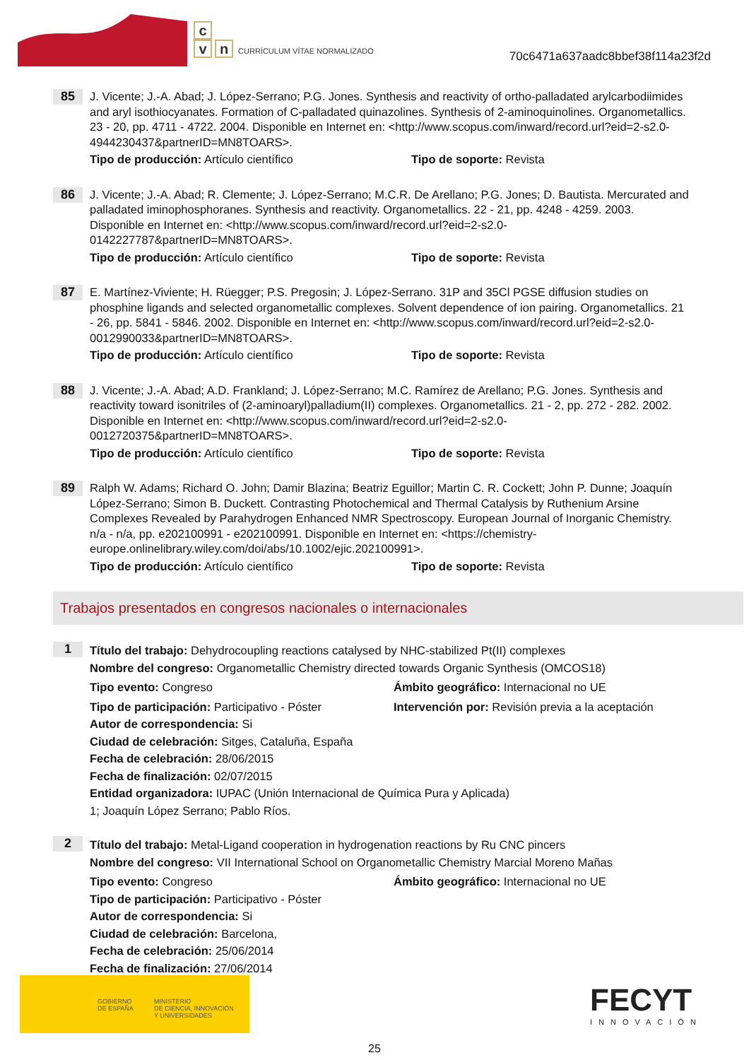c
vn CURRÍCULUM VÍTAE NORMALIZADO
70c6471a637aadc8bbef38f114a23f2d
85
J. Vicente; J.-A. Abad; J. López-Serrano; P.G. Jones. Synthesis and reactivity of ortho-palladated arylcarbodiimides and aryl isothiocyanates. Formation of C-palladated quinazolines. Synthesis of 2-aminoquinolines. Organometallics. 23 - 20, pp. 4711 - 4722. 2004. Disponible en Internet en: <http://www.scopus.com/inward/record.url?eid=2-s2.0-4944230437&partnerID=MN8TOARS>.
Tipo de producción: Artículo científico Tipo de soporte: Revista
86
J. Vicente; J.-A. Abad; R. Clemente; J. López-Serrano; M.C.R. De Arellano; P.G. Jones; D. Bautista. Mercurated and palladated iminophosphoranes. Synthesis and reactivity. Organometallics. 22 - 21, pp. 4248 - 4259. 2003. Disponible en Internet en: <http://www.scopus.com/inward/record.url?eid=2-s2.0-0142227787&partnerID=MN8TOARS>.
Tipo de producción: Artículo científico Tipo de soporte: Revista
87
E. Martínez-Viviente; H. Rüegger; P.S. Pregosin; J. López-Serrano. 31P and 35Cl PGSE diffusion studies on phosphine ligands and selected organometallic complexes. Solvent dependence of ion pairing. Organometallics. 21 - 26, pp. 5841 - 5846. 2002. Disponible en Internet en: <http://www.scopus.com/inward/record.url?eid=2-s2.0-0012990033&partnerID=MN8TOARS>.
Tipo de producción: Artículo científico Tipo de soporte: Revista
88
J. Vicente; J.-A. Abad; A.D. Frankland; J. López-Serrano; M.C. Ramírez de Arellano; P.G. Jones. Synthesis and reactivity toward isonitriles of (2-aminoaryl)palladium(II) complexes. Organometallics. 21 - 2, pp. 272 - 282. 2002. Disponible en Internet en: <http://www.scopus.com/inward/record.url?eid=2-s2.0-0012720375&partnerID=MN8TOARS>.
Tipo de producción: Artículo científico Tipo de soporte: Revista
89
Ralph W. Adams; Richard O. John; Damir Blazina; Beatriz Eguillor; Martin C. R. Cockett; John P. Dunne; Joaquín López-Serrano; Simon B. Duckett. Contrasting Photochemical and Thermal Catalysis by Ruthenium Arsine Complexes Revealed by Parahydrogen Enhanced NMR Spectroscopy. European Journal of Inorganic Chemistry. n/a - n/a, pp. e202100991 - e202100991. Disponible en Internet en: <https://chemistry-europe.onlinelibrary.wiley.com/doi/abs/10.1002/ejic.202100991>.
Tipo de producción: Artículo científico Tipo de soporte: Revista
Trabajos presentados en congresos nacionales o internacionales
1
Título del trabajo: Dehydrocoupling reactions catalysed by NHC-stabilized Pt(II) complexes
Nombre del congreso: Organometallic Chemistry directed towards Organic Synthesis (OMCOS18)
Tipo evento: Congreso Ámbito geográfico: Internacional no UE
Tipo de participación: Participativo - Póster
Intervención por: Revisión previa a la aceptación
Autor de correspondencia: Si
Ciudad de celebración: Sitges, Cataluña, España
Fecha de celebración: 28/06/2015
Fecha de finalización: 02/07/2015
Entidad organizadora: IUPAC (Unión Internacional de Química Pura y Aplicada)
1; Joaquín López Serrano; Pablo Ríos.
2
Título del trabajo: Metal-Ligand cooperation in hydrogenation reactions by Ru CNC pincers
Nombre del congreso: VII International School on Organometallic Chemistry Marcial Moreno Mañas
Tipo evento: Congreso Ámbito geográfico: Internacional no UE
Tipo de participación: Participativo - Póster
Autor de correspondencia: Si
Ciudad de celebración: Barcelona,
Fecha de celebración: 25/06/2014
Fecha de finalización: 27/06/2014
GOBIERNO
DE ESPAÑA
MINISTERIO
DE CIENCIA, INNOVACIÓN
Y UNIVERSIDADES
FECYT
INNOVACIÓN
25